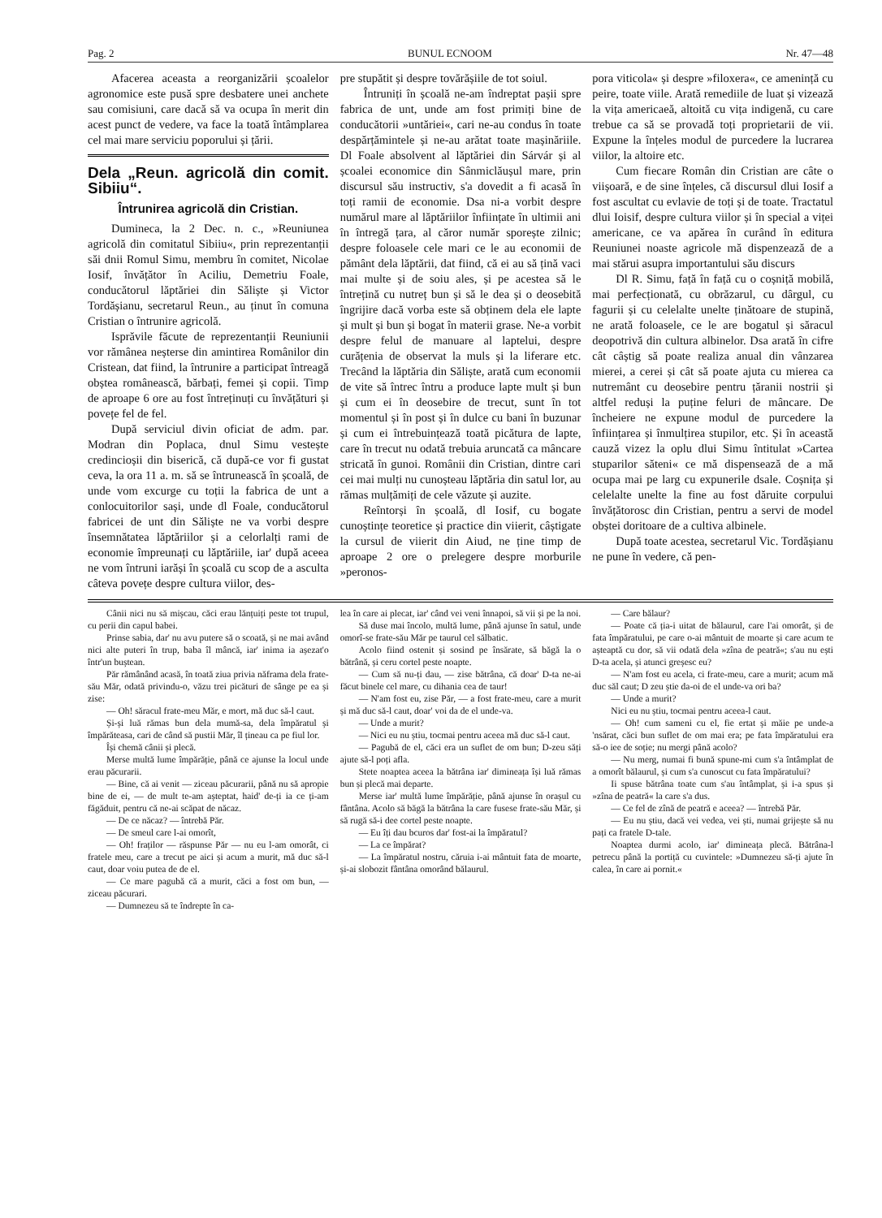Pag. 2 BUNUL ECNOOM Nr. 47—48
Afacerea aceasta a reorganizării școalelor agronomice este pusă spre desbatere unei anchete sau comisiuni, care dacă să va ocupa în merit din acest punct de vedere, va face la toată întâmplarea cel mai mare serviciu poporului și țării.
Dela „Reun. agricolă din comit. Sibiiu“.
Întrunirea agricolă din Cristian.
Dumineca, la 2 Dec. n. c., »Reuniunea agricolă din comitatul Sibiiu«, prin reprezentanții săi dnii Romul Simu, membru în comitet, Nicolae Iosif, învățător în Aciliu, Demetriu Foale, conducătorul lăptăriei din Săliște și Victor Tordășianu, secretarul Reun., au ținut în comuna Cristian o întrunire agricolă.
Isprăvile făcute de reprezentanții Reuniunii vor rămânea neșterse din amintirea Românilor din Cristean, dat fiind, la întrunire a participat întreagă obștea românească, bărbați, femei și copii. Timp de aproape 6 ore au fost întreținuți cu învățături și povețe fel de fel.
După serviciul divin oficiat de adm. par. Modran din Poplaca, dnul Simu vestește credincioșii din biserică, că după-ce vor fi gustat ceva, la ora 11 a. m. să se întrunească în școală, de unde vom excurge cu toții la fabrica de unt a conlocuitorilor sași, unde dl Foale, conducătorul fabricei de unt din Săliște ne va vorbi despre însemnătatea lăptăriilor și a celorlalți rami de economie împreunați cu lăptăriile, iar' după aceea ne vom întruni iarăși în școală cu scop de a asculta câteva povețe despre cultura viilor, des-
pre stupătit și despre tovărășiile de tot soiul.
Întruniți în școală ne-am îndreptat pașii spre fabrica de unt, unde am fost primiți bine de conducătorii »untăriei«, cari ne-au condus în toate despărțămintele și ne-au arătat toate mașinăriile. Dl Foale absolvent al lăptăriei din Sárvár și al școalei economice din Sânmiclăușul mare, prin discursul său instructiv, s'a dovedit a fi acasă în toți ramii de economie. Dsa ni-a vorbit despre numărul mare al lăptăriilor înființate în ultimii ani în întregă țara, al căror număr sporește zilnic; despre foloasele cele mari ce le au economii de pământ dela lăptării, dat fiind, că ei au să țină vaci mai multe și de soiu ales, și pe acestea să le întrețină cu nutreț bun și să le dea și o deosebită îngrijire dacă vorba este să obținem dela ele lapte și mult și bun și bogat în materii grase. Ne-a vorbit despre felul de manuare al laptelui, despre curățenia de observat la muls și la liferare etc. Trecând la lăptăria din Săliște, arată cum economii de vite să întrec întru a produce lapte mult și bun și cum ei în deosebire de trecut, sunt în tot momentul și în post și în dulce cu bani în buzunar și cum ei întrebuințează toată picătura de lapte, care în trecut nu odată trebuia aruncată ca mâncare stricată în gunoi. Românii din Cristian, dintre cari cei mai mulți nu cunoșteau lăptăria din satul lor, au rămas mulțămiți de cele văzute și auzite.
Reîntorși în școală, dl Iosif, cu bogate cunoștințe teoretice și practice din viierit, câștigate la cursul de viierit din Aiud, ne ține timp de aproape 2 ore o prelegere despre morburile »peronos-
pora viticola« și despre »filoxera«, ce amenință cu peire, toate viile. Arată remediile de luat și vizează la vița americaeă, altoită cu vița indigenă, cu care trebue ca să se provadă toți proprietarii de vii. Expune la înțeles modul de purcedere la lucrarea viilor, la altoire etc.
Cum fiecare Român din Cristian are câte o viișoară, e de sine înțeles, că discursul dlui Iosif a fost ascultat cu evlavie de toți și de toate. Tractatul dlui Ioisif, despre cultura viilor și în special a viței americane, ce va apărea în curând în editura Reuniunei noaste agricole mă dispenzează de a mai stărui asupra importantului său discurs
Dl R. Simu, față în față cu o coșniță mobilă, mai perfecționată, cu obrăzarul, cu dârgul, cu fagurii și cu celelalte unelte ținătoare de stupină, ne arată foloasele, ce le are bogatul și săracul deopotrivă din cultura albinelor. Dsa arată în cifre cât câștig să poate realiza anual din vânzarea mierei, a cerei și cât să poate ajuta cu mierea ca nutremânt cu deosebire pentru țăranii nostrii și altfel reduși la puține feluri de mâncare. De încheiere ne expune modul de purcedere la înființarea și înmulțirea stupilor, etc. Și în această cauză vizez la oplu dlui Simu întitulat »Cartea stuparilor săteni« ce mă dispensează de a mă ocupa mai pe larg cu expunerile dsale. Coșnița și celelalte unelte la fine au fost dăruite corpului învățătorosc din Cristian, pentru a servi de model obștei doritoare de a cultiva albinele.
După toate acestea, secretarul Vic. Tordășianu ne pune în vedere, că pen-
Cânii nici nu să mișcau, căci erau lănțuiți peste tot trupul, cu perii din capul babei.
Prinse sabia, dar' nu avu putere să o scoată, și ne mai având nici alte puteri în trup, baba îl mâncă, iar' inima ia așezat'o într'un buștean.
Păr rămânând acasă, în toată ziua privia năframa dela frate-său Măr, odată privindu-o, văzu trei picături de sânge pe ea și zise:
— Oh! săracul frate-meu Măr, e mort, mă duc să-l caut.
Și-și luă rămas bun dela mumă-sa, dela împăratul și împărăteasa, cari de când să pustii Măr, îl țineau ca pe fiul lor.
Își chemă cânii și plecă.
Merse multă lume împărăție, până ce ajunse la locul unde erau păcurarii.
— Bine, că ai venit — ziceau păcurarii, până nu să apropie bine de ei, — de mult te-am așteptat, haid' de-ți ia ce ți-am făgăduit, pentru că ne-ai scăpat de năcaz.
— De ce năcaz? — întrebă Păr.
— De smeul care l-ai omorît,
— Oh! fraților — răspunse Păr — nu eu l-am omorât, ci fratele meu, care a trecut pe aici și acum a murit, mă duc să-l caut, doar voiu putea de de el.
— Ce mare pagubă că a murit, căci a fost om bun, — ziceau păcurari.
— Dumnezeu să te îndrepte în ca-
lea în care ai plecat, iar' când vei veni înnapoi, să vii și pe la noi.
Să duse mai încolo, multă lume, până ajunse în satul, unde omorî-se frate-său Măr pe taurul cel sălbatic.
Acolo fiind ostenit și sosind pe însărate, să băgă la o bătrână, și ceru cortel peste noapte.
— Cum să nu-ți dau, — zise bătrâna, că doar' D-ta ne-ai făcut binele cel mare, cu dihania cea de taur!
— N'am fost eu, zise Păr, — a fost frate-meu, care a murit și mă duc să-l caut, doar' voi da de el unde-va.
— Unde a murit?
— Nici eu nu știu, tocmai pentru aceea mă duc să-l caut.
— Pagubă de el, căci era un suflet de om bun; D-zeu săți ajute să-l poți afla.
Stete noaptea aceea la bătrâna iar' dimineața își luă rămas bun și plecă mai departe.
Merse iar' multă lume împărăție, până ajunse în orașul cu fântâna. Acolo să băgă la bătrâna la care fusese frate-său Măr, și să rugă să-i dee cortel peste noapte.
— Eu îți dau bcuros dar' fost-ai la împăratul?
— La ce împărat?
— La împăratul nostru, căruia i-ai mântuit fata de moarte, și-ai slobozit fântâna omorând bălaurul.
— Care bălaur?
— Poate că ția-i uitat de bălaurul, care l'ai omorât, și de fata împăratului, pe care o-ai mântuit de moarte și care acum te așteaptă cu dor, să vii odată dela »zîna de peatră«; s'au nu ești D-ta acela, și atunci greșesc eu?
— N'am fost eu acela, ci frate-meu, care a murit; acum mă duc săl caut; D zeu știe da-oi de el unde-va ori ba?
— Unde a murit?
Nici eu nu știu, tocmai pentru aceea-l caut.
— Oh! cum sameni cu el, fie ertat și măie pe unde-a 'nsărat, căci bun suflet de om mai era; pe fata împăratului era să-o iee de soție; nu mergi până acolo?
— Nu merg, numai fi bună spune-mi cum s'a întâmplat de a omorît bălaurul, și cum s'a cunoscut cu fata împăratului?
Ii spuse bătrâna toate cum s'au întâmplat, și i-a spus și »zîna de peatră« la care s'a dus.
— Ce fel de zînă de peatră e aceea? — întrebă Păr.
— Eu nu știu, dacă vei vedea, vei ști, numai grijește să nu pați ca fratele D-tale.
Noaptea durmi acolo, iar' dimineața plecă. Bătrâna-l petrecu până la portiță cu cuvintele: »Dumnezeu să-ți ajute în calea, în care ai pornit.«